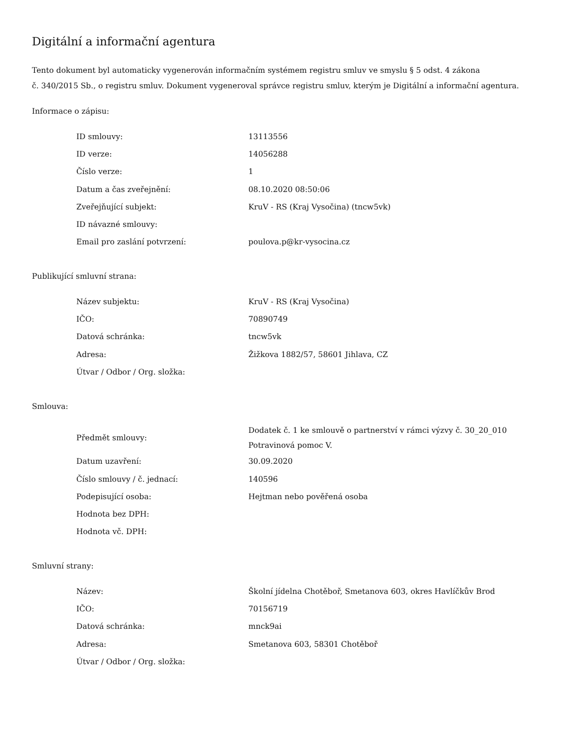Digitální a informační agentura
Tento dokument byl automaticky vygenerován informačním systémem registru smluv ve smyslu § 5 odst. 4 zákona
č. 340/2015 Sb., o registru smluv. Dokument vygeneroval správce registru smluv, kterým je Digitální a informační agentura.
Informace o zápisu:
| ID smlouvy: | 13113556 |
| ID verze: | 14056288 |
| Číslo verze: | 1 |
| Datum a čas zveřejnění: | 08.10.2020 08:50:06 |
| Zveřejňující subjekt: | KruV - RS (Kraj Vysočina) (tncw5vk) |
| ID návazné smlouvy: | |
| Email pro zaslání potvrzení: | poulova.p@kr-vysocina.cz |
Publikující smluvní strana:
| Název subjektu: | KruV - RS (Kraj Vysočina) |
| IČO: | 70890749 |
| Datová schránka: | tncw5vk |
| Adresa: | Žižkova 1882/57, 58601 Jihlava, CZ |
| Útvar / Odbor / Org. složka: | |
Smlouva:
| Předmět smlouvy: | Dodatek č. 1 ke smlouvě o partnerství v rámci výzvy č. 30_20_010 Potravinová pomoc V. |
| Datum uzavření: | 30.09.2020 |
| Číslo smlouvy / č. jednací: | 140596 |
| Podepisující osoba: | Hejtman nebo pověřená osoba |
| Hodnota bez DPH: | |
| Hodnota vč. DPH: | |
Smluvní strany:
| Název: | Školní jídelna Chotěboř, Smetanova 603, okres Havlíčkův Brod |
| IČO: | 70156719 |
| Datová schránka: | mnck9ai |
| Adresa: | Smetanova 603, 58301 Chotěboř |
| Útvar / Odbor / Org. složka: | |